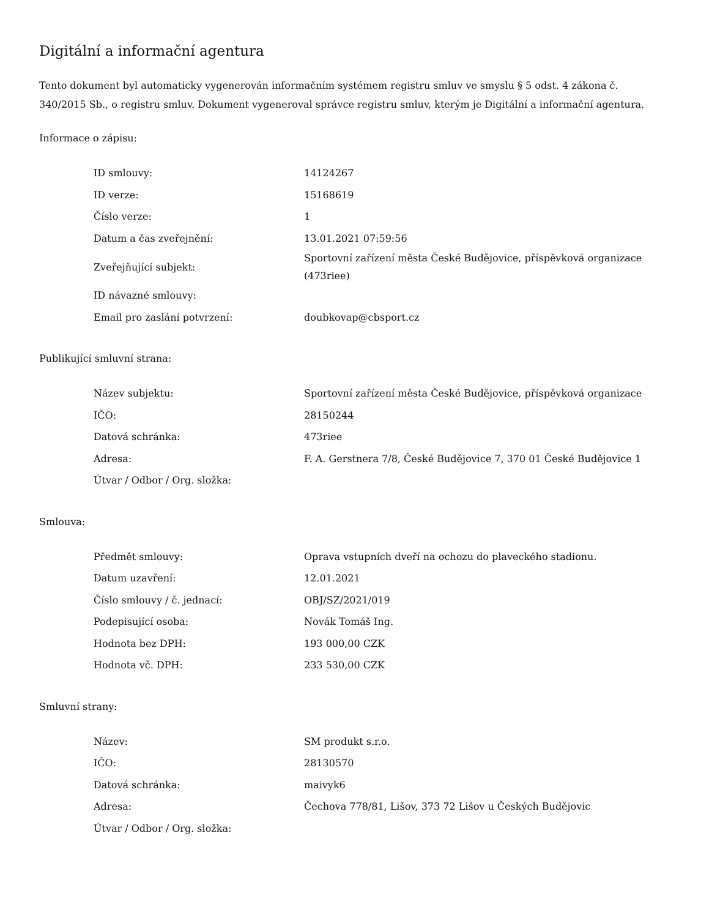Digitální a informační agentura
Tento dokument byl automaticky vygenerován informačním systémem registru smluv ve smyslu § 5 odst. 4 zákona č. 340/2015 Sb., o registru smluv. Dokument vygeneroval správce registru smluv, kterým je Digitální a informační agentura.
Informace o zápisu:
| ID smlouvy: | 14124267 |
| ID verze: | 15168619 |
| Číslo verze: | 1 |
| Datum a čas zveřejnění: | 13.01.2021 07:59:56 |
| Zveřejňující subjekt: | Sportovní zařízení města České Budějovice, příspěvková organizace (473riee) |
| ID návazné smlouvy: | |
| Email pro zaslání potvrzení: | doubkovap@cbsport.cz |
Publikující smluvní strana:
| Název subjektu: | Sportovní zařízení města České Budějovice, příspěvková organizace |
| IČO: | 28150244 |
| Datová schránka: | 473riee |
| Adresa: | F. A. Gerstnera 7/8, České Budějovice 7, 370 01 České Budějovice 1 |
| Útvar / Odbor / Org. složka: | |
Smlouva:
| Předmět smlouvy: | Oprava vstupních dveří na ochozu do plaveckého stadionu. |
| Datum uzavření: | 12.01.2021 |
| Číslo smlouvy / č. jednací: | OBJ/SZ/2021/019 |
| Podepisující osoba: | Novák Tomáš Ing. |
| Hodnota bez DPH: | 193 000,00 CZK |
| Hodnota vč. DPH: | 233 530,00 CZK |
Smluvní strany:
| Název: | SM produkt s.r.o. |
| IČO: | 28130570 |
| Datová schránka: | maivyk6 |
| Adresa: | Čechova 778/81, Lišov, 373 72 Lišov u Českých Budějovic |
| Útvar / Odbor / Org. složka: | |